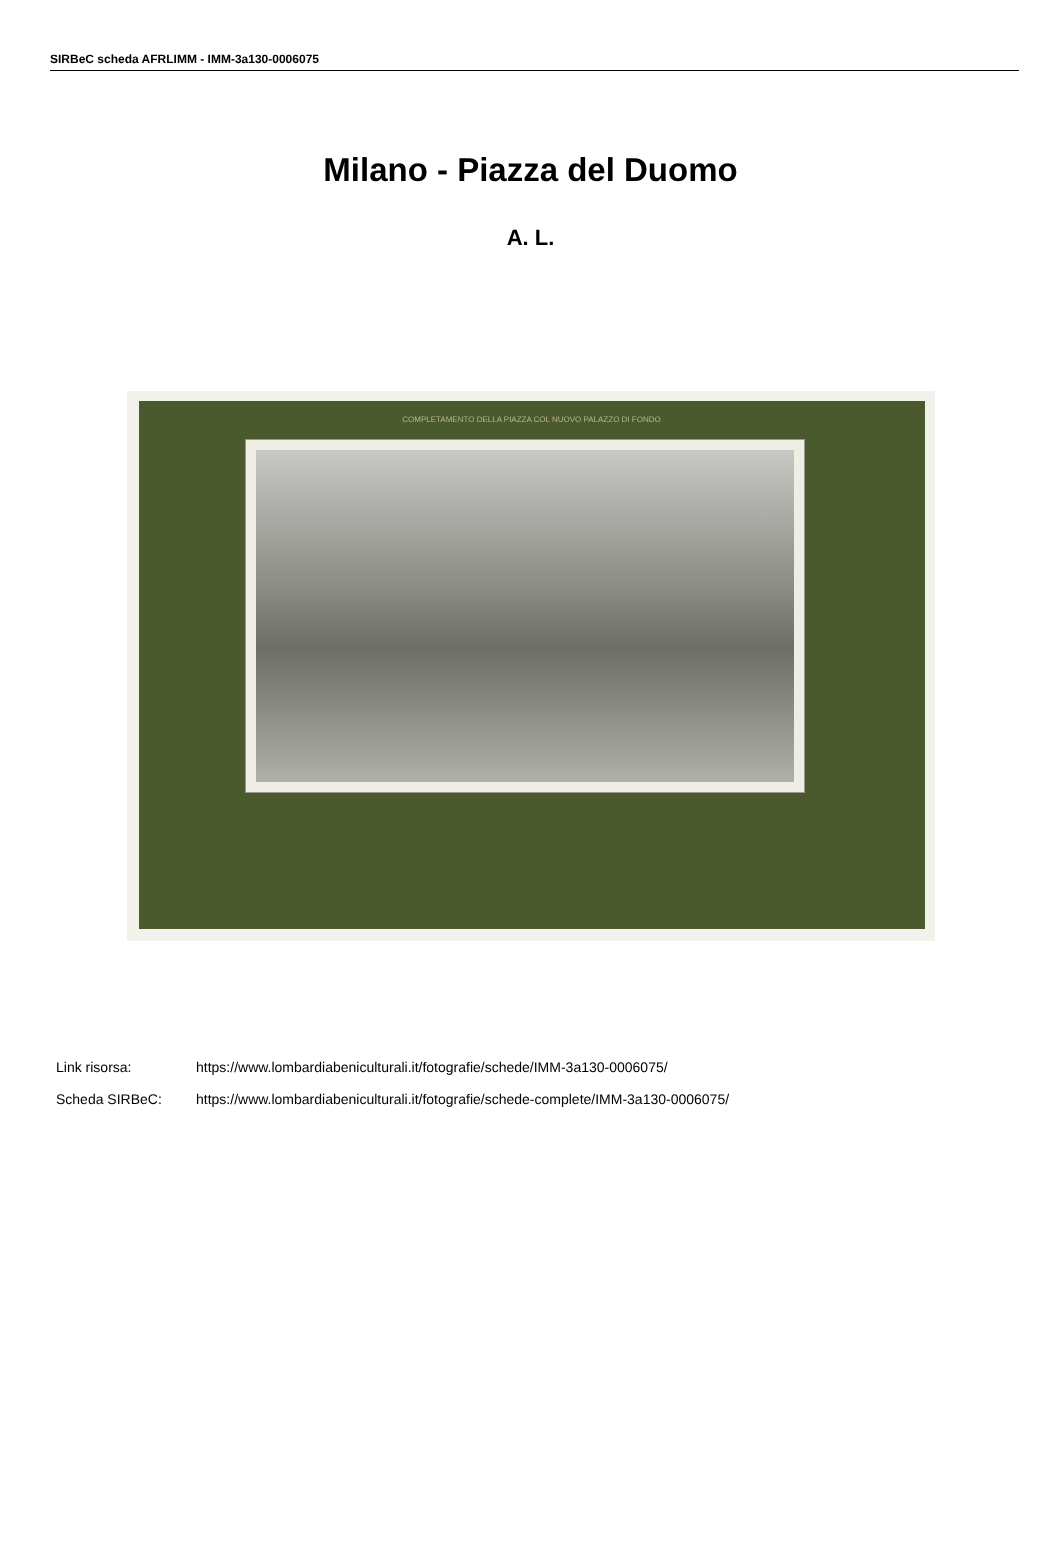SIRBeC scheda AFRLIMM - IMM-3a130-0006075
Milano - Piazza del Duomo
A. L.
COMPLETAMENTO DELLA PIAZZA COL NUOVO PALAZZO DI FONDO
Link risorsa: https://www.lombardiabeniculturali.it/fotografie/schede/IMM-3a130-0006075/
Scheda SIRBeC: https://www.lombardiabeniculturali.it/fotografie/schede-complete/IMM-3a130-0006075/